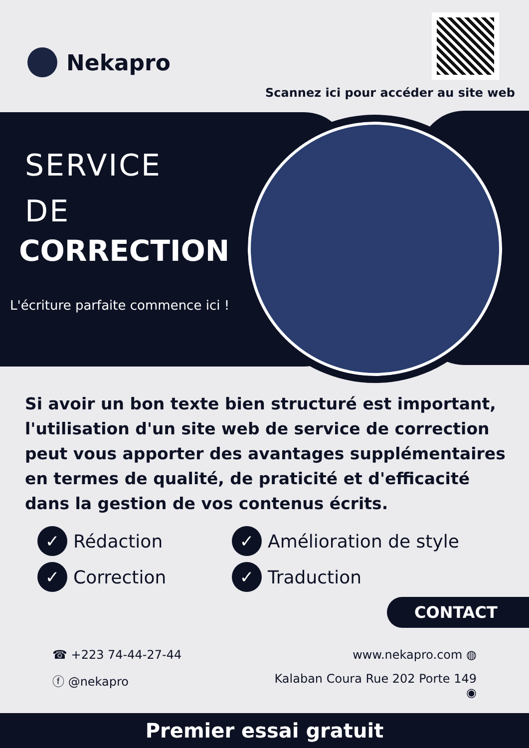Nekapro
Scannez ici pour accéder au site web
SERVICE
DE
CORRECTION
L'écriture parfaite commence ici !
Si avoir un bon texte bien structuré est important, l'utilisation d'un site web de service de correction peut vous apporter des avantages supplémentaires en termes de qualité, de praticité et d'efficacité dans la gestion de vos contenus écrits.
✓ Rédaction
✓ Amélioration de style
✓ Correction
✓ Traduction
CONTACT
☎ +223 74-44-27-44
www.nekapro.com ◍
ⓕ @nekapro
Kalaban Coura Rue 202 Porte 149 ◉
Premier essai gratuit